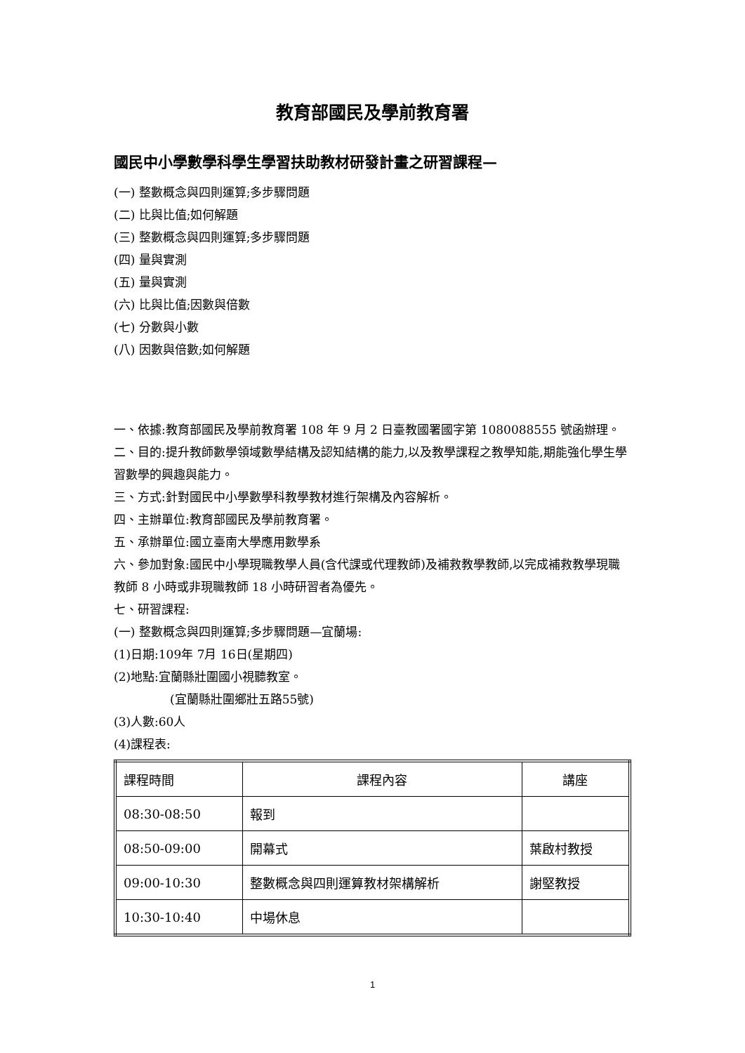教育部國民及學前教育署
國民中小學數學科學生學習扶助教材研發計畫之研習課程—
(一) 整數概念與四則運算;多步驟問題
(二) 比與比值;如何解題
(三) 整數概念與四則運算;多步驟問題
(四) 量與實測
(五) 量與實測
(六) 比與比值;因數與倍數
(七) 分數與小數
(八) 因數與倍數;如何解題
一、依據:教育部國民及學前教育署 108 年 9 月 2 日臺教國署國字第 1080088555 號函辦理。
二、目的:提升教師數學領域數學結構及認知結構的能力,以及教學課程之教學知能,期能強化學生學習數學的興趣與能力。
三、方式:針對國民中小學數學科教學教材進行架構及內容解析。
四、主辦單位:教育部國民及學前教育署。
五、承辦單位:國立臺南大學應用數學系
六、參加對象:國民中小學現職教學人員(含代課或代理教師)及補救教學教師,以完成補救教學現職教師 8 小時或非現職教師 18 小時研習者為優先。
七、研習課程:
(一) 整數概念與四則運算;多步驟問題—宜蘭場:
(1)日期:109年 7月 16日(星期四)
(2)地點:宜蘭縣壯圍國小視聽教室。
(宜蘭縣壯圍鄉壯五路55號)
(3)人數:60人
(4)課程表:
| 課程時間 | 課程內容 | 講座 |
| 08:30-08:50 | 報到 | |
| 08:50-09:00 | 開幕式 | 葉啟村教授 |
| 09:00-10:30 | 整數概念與四則運算教材架構解析 | 謝堅教授 |
| 10:30-10:40 | 中場休息 | |
1